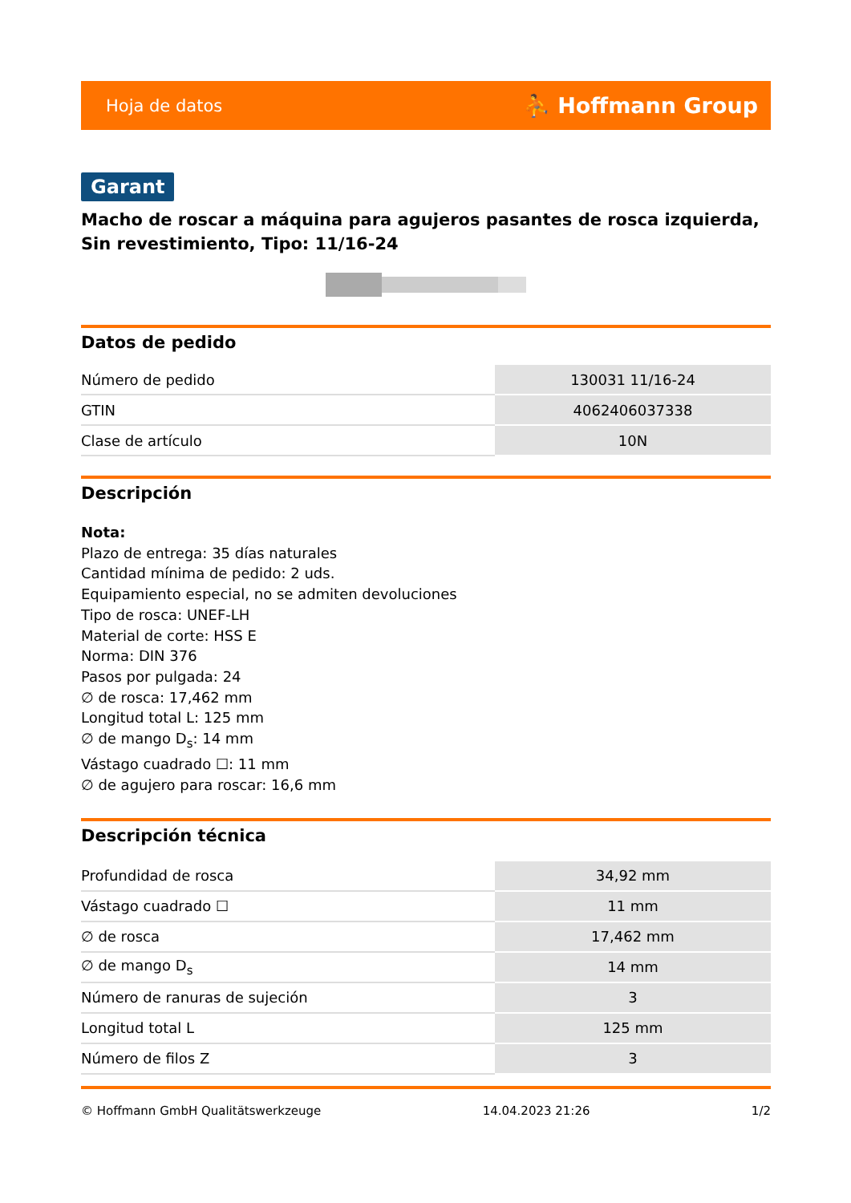Hoja de datos ⛹ Hoffmann Group
Garant
Macho de roscar a máquina para agujeros pasantes de rosca izquierda, Sin revestimiento, Tipo: 11/16-24
Datos de pedido
| Número de pedido | 130031 11/16-24 |
| GTIN | 4062406037338 |
| Clase de artículo | 10N |
Descripción
Nota:
Plazo de entrega: 35 días naturales
Cantidad mínima de pedido: 2 uds.
Equipamiento especial, no se admiten devoluciones
Tipo de rosca: UNEF-LH
Material de corte: HSS E
Norma: DIN 376
Pasos por pulgada: 24
∅ de rosca: 17,462 mm
Longitud total L: 125 mm
∅ de mango D<sub>s</sub>: 14 mm
Vástago cuadrado ☐: 11 mm
∅ de agujero para roscar: 16,6 mm
Descripción técnica
| Profundidad de rosca | 34,92 mm |
| Vástago cuadrado ☐ | 11 mm |
| ∅ de rosca | 17,462 mm |
| ∅ de mango D<sub>s</sub> | 14 mm |
| Número de ranuras de sujeción | 3 |
| Longitud total L | 125 mm |
| Número de filos Z | 3 |
© Hoffmann GmbH Qualitätswerkzeuge 14.04.2023 21:26 1/2